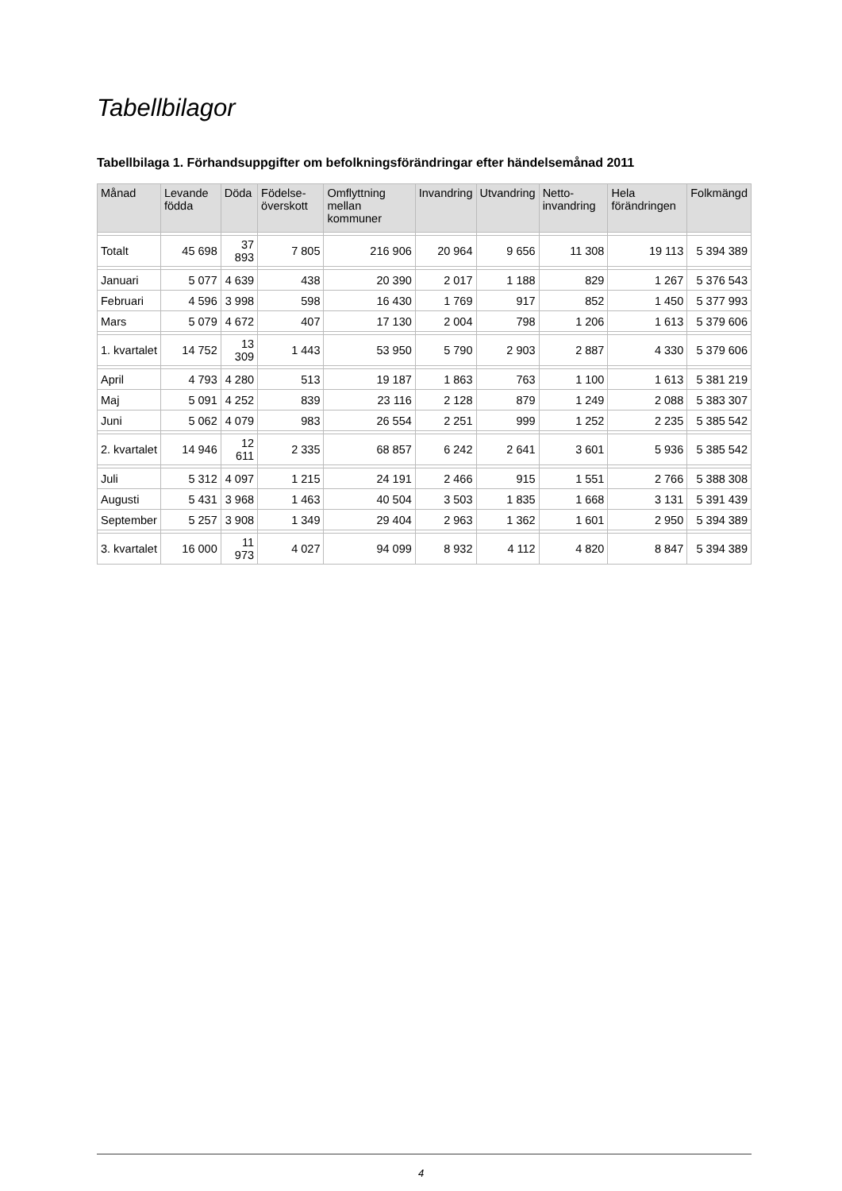Tabellbilagor
Tabellbilaga 1. Förhandsuppgifter om befolkningsförändringar efter händelsemånad 2011
| Månad | Levande födda | Döda | Födelse-överskott | Omflyttning mellan kommuner | Invandring | Utvandring | Netto-invandring | Hela förändringen | Folkmängd |
| --- | --- | --- | --- | --- | --- | --- | --- | --- | --- |
| Totalt | 45 698 | 37 893 | 7 805 | 216 906 | 20 964 | 9 656 | 11 308 | 19 113 | 5 394 389 |
| Januari | 5 077 | 4 639 | 438 | 20 390 | 2 017 | 1 188 | 829 | 1 267 | 5 376 543 |
| Februari | 4 596 | 3 998 | 598 | 16 430 | 1 769 | 917 | 852 | 1 450 | 5 377 993 |
| Mars | 5 079 | 4 672 | 407 | 17 130 | 2 004 | 798 | 1 206 | 1 613 | 5 379 606 |
| 1. kvartalet | 14 752 | 13 309 | 1 443 | 53 950 | 5 790 | 2 903 | 2 887 | 4 330 | 5 379 606 |
| April | 4 793 | 4 280 | 513 | 19 187 | 1 863 | 763 | 1 100 | 1 613 | 5 381 219 |
| Maj | 5 091 | 4 252 | 839 | 23 116 | 2 128 | 879 | 1 249 | 2 088 | 5 383 307 |
| Juni | 5 062 | 4 079 | 983 | 26 554 | 2 251 | 999 | 1 252 | 2 235 | 5 385 542 |
| 2. kvartalet | 14 946 | 12 611 | 2 335 | 68 857 | 6 242 | 2 641 | 3 601 | 5 936 | 5 385 542 |
| Juli | 5 312 | 4 097 | 1 215 | 24 191 | 2 466 | 915 | 1 551 | 2 766 | 5 388 308 |
| Augusti | 5 431 | 3 968 | 1 463 | 40 504 | 3 503 | 1 835 | 1 668 | 3 131 | 5 391 439 |
| September | 5 257 | 3 908 | 1 349 | 29 404 | 2 963 | 1 362 | 1 601 | 2 950 | 5 394 389 |
| 3. kvartalet | 16 000 | 11 973 | 4 027 | 94 099 | 8 932 | 4 112 | 4 820 | 8 847 | 5 394 389 |
4